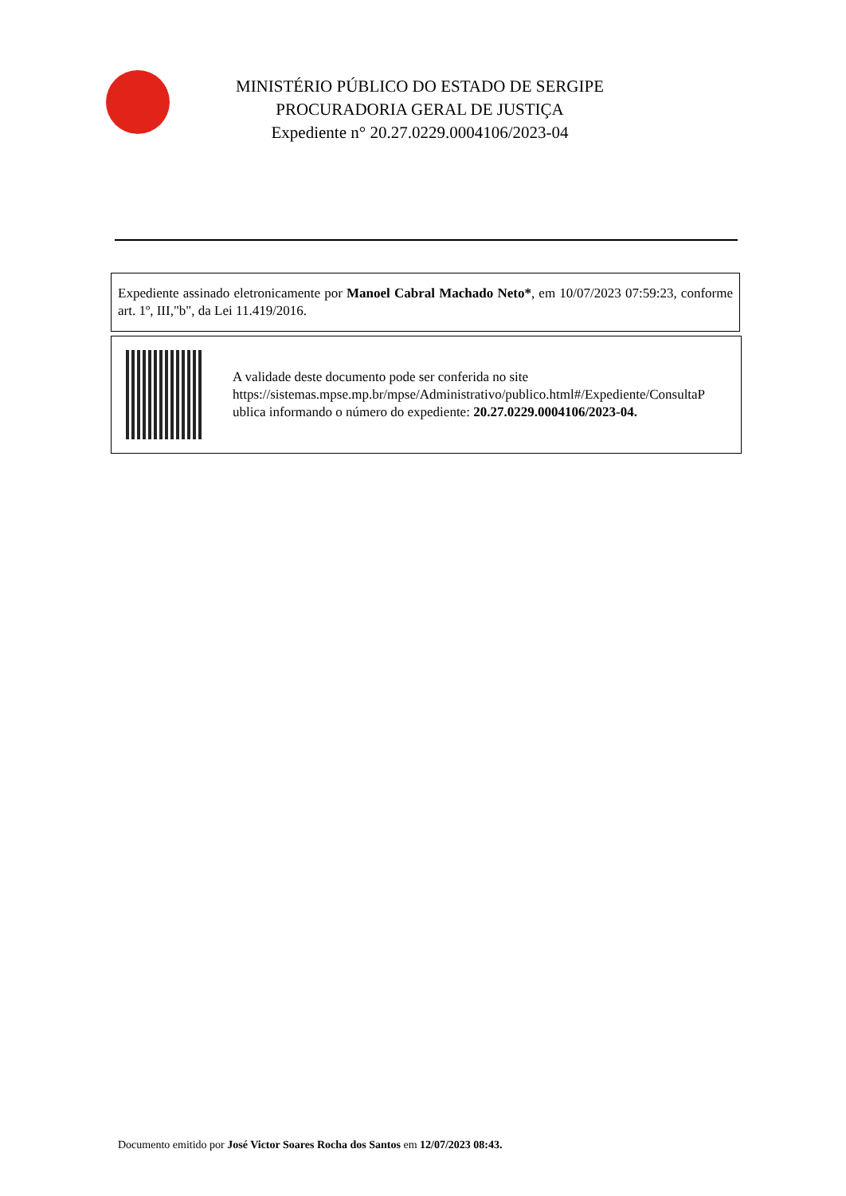MINISTÉRIO PÚBLICO DO ESTADO DE SERGIPE
PROCURADORIA GERAL DE JUSTIÇA
Expediente n° 20.27.0229.0004106/2023-04
Expediente assinado eletronicamente por Manoel Cabral Machado Neto*, em 10/07/2023 07:59:23, conforme art. 1º, III,"b", da Lei 11.419/2016.
A validade deste documento pode ser conferida no site
https://sistemas.mpse.mp.br/mpse/Administrativo/publico.html#/Expediente/ConsultaP
ublica informando o número do expediente: 20.27.0229.0004106/2023-04.
Documento emitido por José Victor Soares Rocha dos Santos em 12/07/2023 08:43.